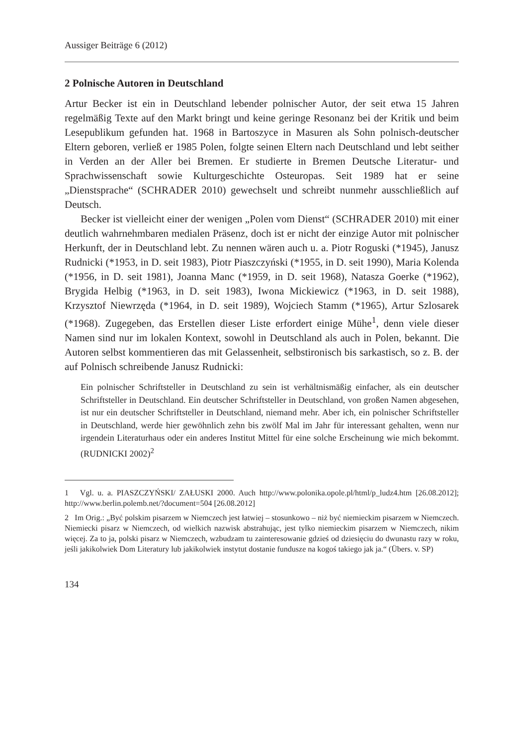Aussiger Beiträge 6 (2012)
2 Polnische Autoren in Deutschland
Artur Becker ist ein in Deutschland lebender polnischer Autor, der seit etwa 15 Jahren regelmäßig Texte auf den Markt bringt und keine geringe Resonanz bei der Kritik und beim Lesepublikum gefunden hat. 1968 in Bartoszyce in Masuren als Sohn polnisch-deutscher Eltern geboren, verließ er 1985 Polen, folgte seinen Eltern nach Deutschland und lebt seither in Verden an der Aller bei Bremen. Er studierte in Bremen Deutsche Literatur- und Sprachwissenschaft sowie Kulturgeschichte Osteuropas. Seit 1989 hat er seine „Dienstsprache“ (SCHRADER 2010) gewechselt und schreibt nunmehr ausschließlich auf Deutsch.
Becker ist vielleicht einer der wenigen „Polen vom Dienst“ (SCHRADER 2010) mit einer deutlich wahrnehmbaren medialen Präsenz, doch ist er nicht der einzige Autor mit polnischer Herkunft, der in Deutschland lebt. Zu nennen wären auch u. a. Piotr Roguski (*1945), Janusz Rudnicki (*1953, in D. seit 1983), Piotr Piaszczyński (*1955, in D. seit 1990), Maria Kolenda (*1956, in D. seit 1981), Joanna Manc (*1959, in D. seit 1968), Natasza Goerke (*1962), Brygida Helbig (*1963, in D. seit 1983), Iwona Mickiewicz (*1963, in D. seit 1988), Krzysztof Niewrzęda (*1964, in D. seit 1989), Wojciech Stamm (*1965), Artur Szlosarek (*1968). Zugegeben, das Erstellen dieser Liste erfordert einige Mühe<sup>1</sup>, denn viele dieser Namen sind nur im lokalen Kontext, sowohl in Deutschland als auch in Polen, bekannt. Die Autoren selbst kommentieren das mit Gelassenheit, selbstironisch bis sarkastisch, so z. B. der auf Polnisch schreibende Janusz Rudnicki:
Ein polnischer Schriftsteller in Deutschland zu sein ist verhältnismäßig einfacher, als ein deutscher Schriftsteller in Deutschland. Ein deutscher Schriftsteller in Deutschland, von großen Namen abgesehen, ist nur ein deutscher Schriftsteller in Deutschland, niemand mehr. Aber ich, ein polnischer Schriftsteller in Deutschland, werde hier gewöhnlich zehn bis zwölf Mal im Jahr für interessant gehalten, wenn nur irgendein Literaturhaus oder ein anderes Institut Mittel für eine solche Erscheinung wie mich bekommt. (RUDNICKI 2002)<sup>2</sup>
1 Vgl. u. a. PIASZCZYŃSKI/ ZAŁUSKI 2000. Auch http://www.polonika.opole.pl/html/p_ludz4.htm [26.08.2012]; http://www.berlin.polemb.net/?document=504 [26.08.2012]
2 Im Orig.: „Być polskim pisarzem w Niemczech jest łatwiej – stosunkowo – niż być niemieckim pisarzem w Niemczech. Niemiecki pisarz w Niemczech, od wielkich nazwisk abstrahując, jest tylko niemieckim pisarzem w Niemczech, nikim więcej. Za to ja, polski pisarz w Niemczech, wzbudzam tu zainteresowanie gdzieś od dziesięciu do dwunastu razy w roku, jeśli jakikolwiek Dom Literatury lub jakikolwiek instytut dostanie fundusze na kogoś takiego jak ja.“ (Übers. v. SP)
134